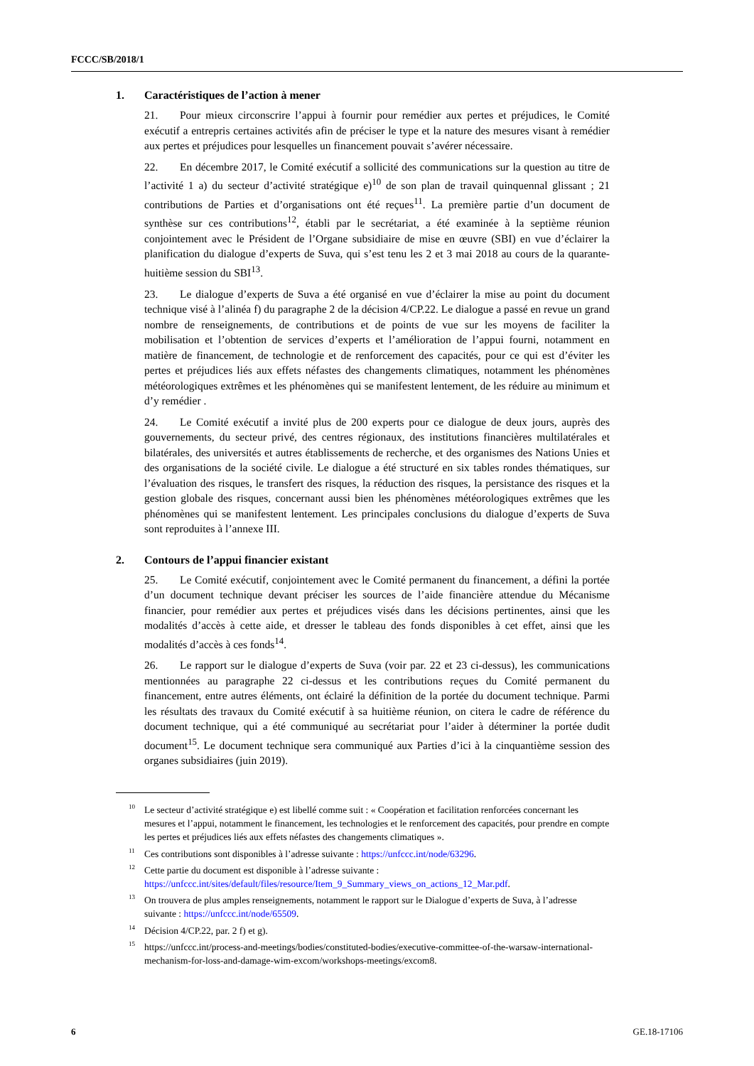FCCC/SB/2018/1
1. Caractéristiques de l’action à mener
21. Pour mieux circonscrire l’appui à fournir pour remédier aux pertes et préjudices, le Comité exécutif a entrepris certaines activités afin de préciser le type et la nature des mesures visant à remédier aux pertes et préjudices pour lesquelles un financement pouvait s’avérer nécessaire.
22. En décembre 2017, le Comité exécutif a sollicité des communications sur la question au titre de l’activité 1 a) du secteur d’activité stratégique e)<sup>10</sup> de son plan de travail quinquennal glissant ; 21 contributions de Parties et d’organisations ont été reçues<sup>11</sup>. La première partie d’un document de synthèse sur ces contributions<sup>12</sup>, établi par le secrétariat, a été examinée à la septième réunion conjointement avec le Président de l’Organe subsidiaire de mise en œuvre (SBI) en vue d’éclairer la planification du dialogue d’experts de Suva, qui s’est tenu les 2 et 3 mai 2018 au cours de la quarante-huitième session du SBI<sup>13</sup>.
23. Le dialogue d’experts de Suva a été organisé en vue d’éclairer la mise au point du document technique visé à l’alinéa f) du paragraphe 2 de la décision 4/CP.22. Le dialogue a passé en revue un grand nombre de renseignements, de contributions et de points de vue sur les moyens de faciliter la mobilisation et l’obtention de services d’experts et l’amélioration de l’appui fourni, notamment en matière de financement, de technologie et de renforcement des capacités, pour ce qui est d’éviter les pertes et préjudices liés aux effets néfastes des changements climatiques, notamment les phénomènes météorologiques extrêmes et les phénomènes qui se manifestent lentement, de les réduire au minimum et d’y remédier .
24. Le Comité exécutif a invité plus de 200 experts pour ce dialogue de deux jours, auprès des gouvernements, du secteur privé, des centres régionaux, des institutions financières multilatérales et bilatérales, des universités et autres établissements de recherche, et des organismes des Nations Unies et des organisations de la société civile. Le dialogue a été structuré en six tables rondes thématiques, sur l’évaluation des risques, le transfert des risques, la réduction des risques, la persistance des risques et la gestion globale des risques, concernant aussi bien les phénomènes météorologiques extrêmes que les phénomènes qui se manifestent lentement. Les principales conclusions du dialogue d’experts de Suva sont reproduites à l’annexe III.
2. Contours de l’appui financier existant
25. Le Comité exécutif, conjointement avec le Comité permanent du financement, a défini la portée d’un document technique devant préciser les sources de l’aide financière attendue du Mécanisme financier, pour remédier aux pertes et préjudices visés dans les décisions pertinentes, ainsi que les modalités d’accès à cette aide, et dresser le tableau des fonds disponibles à cet effet, ainsi que les modalités d’accès à ces fonds<sup>14</sup>.
26. Le rapport sur le dialogue d’experts de Suva (voir par. 22 et 23 ci-dessus), les communications mentionnées au paragraphe 22 ci-dessus et les contributions reçues du Comité permanent du financement, entre autres éléments, ont éclairé la définition de la portée du document technique. Parmi les résultats des travaux du Comité exécutif à sa huitième réunion, on citera le cadre de référence du document technique, qui a été communiqué au secrétariat pour l’aider à déterminer la portée dudit document<sup>15</sup>. Le document technique sera communiqué aux Parties d’ici à la cinquantième session des organes subsidiaires (juin 2019).
<sup>10</sup> Le secteur d’activité stratégique e) est libellé comme suit : « Coopération et facilitation renforcées concernant les mesures et l’appui, notamment le financement, les technologies et le renforcement des capacités, pour prendre en compte les pertes et préjudices liés aux effets néfastes des changements climatiques ».
<sup>11</sup> Ces contributions sont disponibles à l’adresse suivante : https://unfccc.int/node/63296.
<sup>12</sup> Cette partie du document est disponible à l’adresse suivante : https://unfccc.int/sites/default/files/resource/Item_9_Summary_views_on_actions_12_Mar.pdf.
<sup>13</sup> On trouvera de plus amples renseignements, notamment le rapport sur le Dialogue d’experts de Suva, à l’adresse suivante : https://unfccc.int/node/65509.
<sup>14</sup> Décision 4/CP.22, par. 2 f) et g).
<sup>15</sup> https://unfccc.int/process-and-meetings/bodies/constituted-bodies/executive-committee-of-the-warsaw-international-mechanism-for-loss-and-damage-wim-excom/workshops-meetings/excom8.
6 GE.18-17106